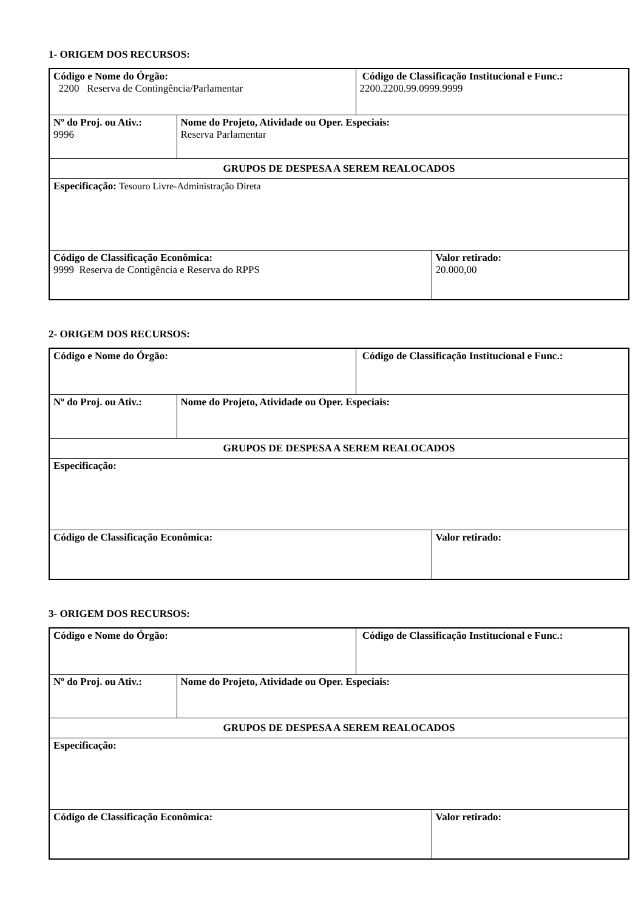1- ORIGEM DOS RECURSOS:
| Código e Nome do Órgão: 2200 Reserva de Contingência/Parlamentar | | Código de Classificação Institucional e Func.: 2200.2200.99.0999.9999 | |
| Nº do Proj. ou Ativ.: 9996 | Nome do Projeto, Atividade ou Oper. Especiais: Reserva Parlamentar | | |
| GRUPOS DE DESPESA A SEREM REALOCADOS | | | |
| Especificação: Tesouro Livre-Administração Direta | | | |
| Código de Classificação Econômica: 9999 Reserva de Contigência e Reserva do RPPS | | | Valor retirado: 20.000,00 |
2- ORIGEM DOS RECURSOS:
| Código e Nome do Órgão: | | Código de Classificação Institucional e Func.: | |
| Nº do Proj. ou Ativ.: | Nome do Projeto, Atividade ou Oper. Especiais: | | |
| GRUPOS DE DESPESA A SEREM REALOCADOS | | | |
| Especificação: | | | |
| Código de Classificação Econômica: | | | Valor retirado: |
3- ORIGEM DOS RECURSOS:
| Código e Nome do Órgão: | | Código de Classificação Institucional e Func.: | |
| Nº do Proj. ou Ativ.: | Nome do Projeto, Atividade ou Oper. Especiais: | | |
| GRUPOS DE DESPESA A SEREM REALOCADOS | | | |
| Especificação: | | | |
| Código de Classificação Econômica: | | | Valor retirado: |